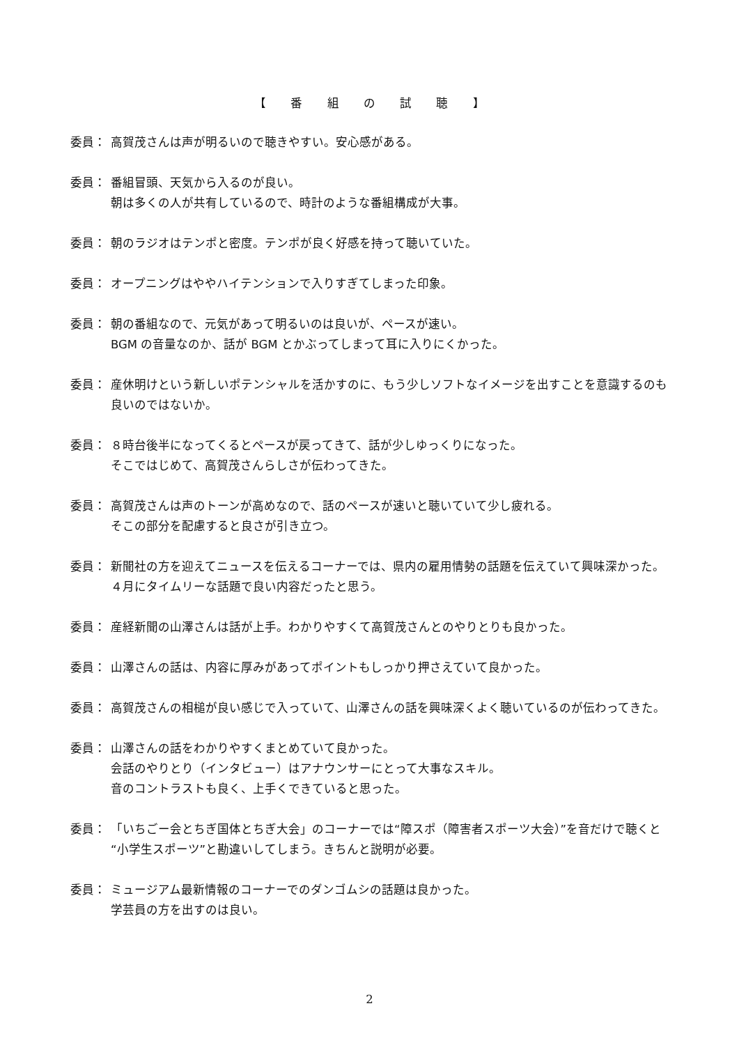【 番 組 の 試 聴 】
委員： 高賀茂さんは声が明るいので聴きやすい。安心感がある。
委員： 番組冒頭、天気から入るのが良い。
朝は多くの人が共有しているので、時計のような番組構成が大事。
委員： 朝のラジオはテンポと密度。テンポが良く好感を持って聴いていた。
委員： オープニングはややハイテンションで入りすぎてしまった印象。
委員： 朝の番組なので、元気があって明るいのは良いが、ペースが速い。
BGM の音量なのか、話が BGM とかぶってしまって耳に入りにくかった。
委員： 産休明けという新しいポテンシャルを活かすのに、もう少しソフトなイメージを出すことを意識するのも良いのではないか。
委員： ８時台後半になってくるとペースが戻ってきて、話が少しゆっくりになった。
そこではじめて、高賀茂さんらしさが伝わってきた。
委員： 高賀茂さんは声のトーンが高めなので、話のペースが速いと聴いていて少し疲れる。
そこの部分を配慮すると良さが引き立つ。
委員： 新聞社の方を迎えてニュースを伝えるコーナーでは、県内の雇用情勢の話題を伝えていて興味深かった。４月にタイムリーな話題で良い内容だったと思う。
委員： 産経新聞の山澤さんは話が上手。わかりやすくて高賀茂さんとのやりとりも良かった。
委員： 山澤さんの話は、内容に厚みがあってポイントもしっかり押さえていて良かった。
委員： 高賀茂さんの相槌が良い感じで入っていて、山澤さんの話を興味深くよく聴いているのが伝わってきた。
委員： 山澤さんの話をわかりやすくまとめていて良かった。
会話のやりとり（インタビュー）はアナウンサーにとって大事なスキル。
音のコントラストも良く、上手くできていると思った。
委員： 「いちごー会とちぎ国体とちぎ大会」のコーナーでは“障スポ（障害者スポーツ大会）”を音だけで聴くと“小学生スポーツ”と勘違いしてしまう。きちんと説明が必要。
委員： ミュージアム最新情報のコーナーでのダンゴムシの話題は良かった。
学芸員の方を出すのは良い。
2